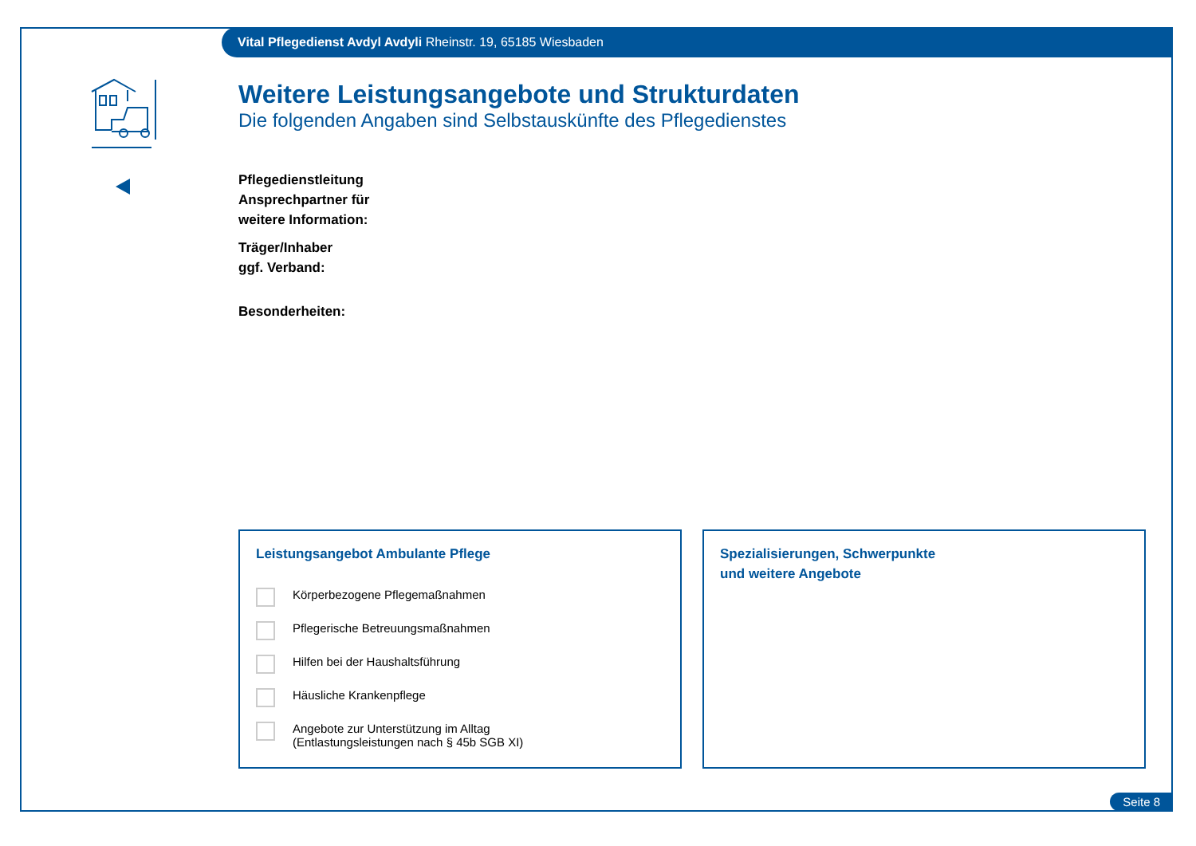Vital Pflegedienst Avdyl Avdyli Rheinstr. 19, 65185 Wiesbaden
Weitere Leistungsangebote und Strukturdaten
Die folgenden Angaben sind Selbstauskünfte des Pflegedienstes
Pflegedienstleitung
Ansprechpartner für
weitere Information:
Träger/Inhaber
ggf. Verband:
Besonderheiten:
Leistungsangebot Ambulante Pflege
Körperbezogene Pflegemaßnahmen
Pflegerische Betreuungsmaßnahmen
Hilfen bei der Haushaltsführung
Häusliche Krankenpflege
Angebote zur Unterstützung im Alltag
(Entlastungsleistungen nach § 45b SGB XI)
Spezialisierungen, Schwerpunkte
und weitere Angebote
Seite 8